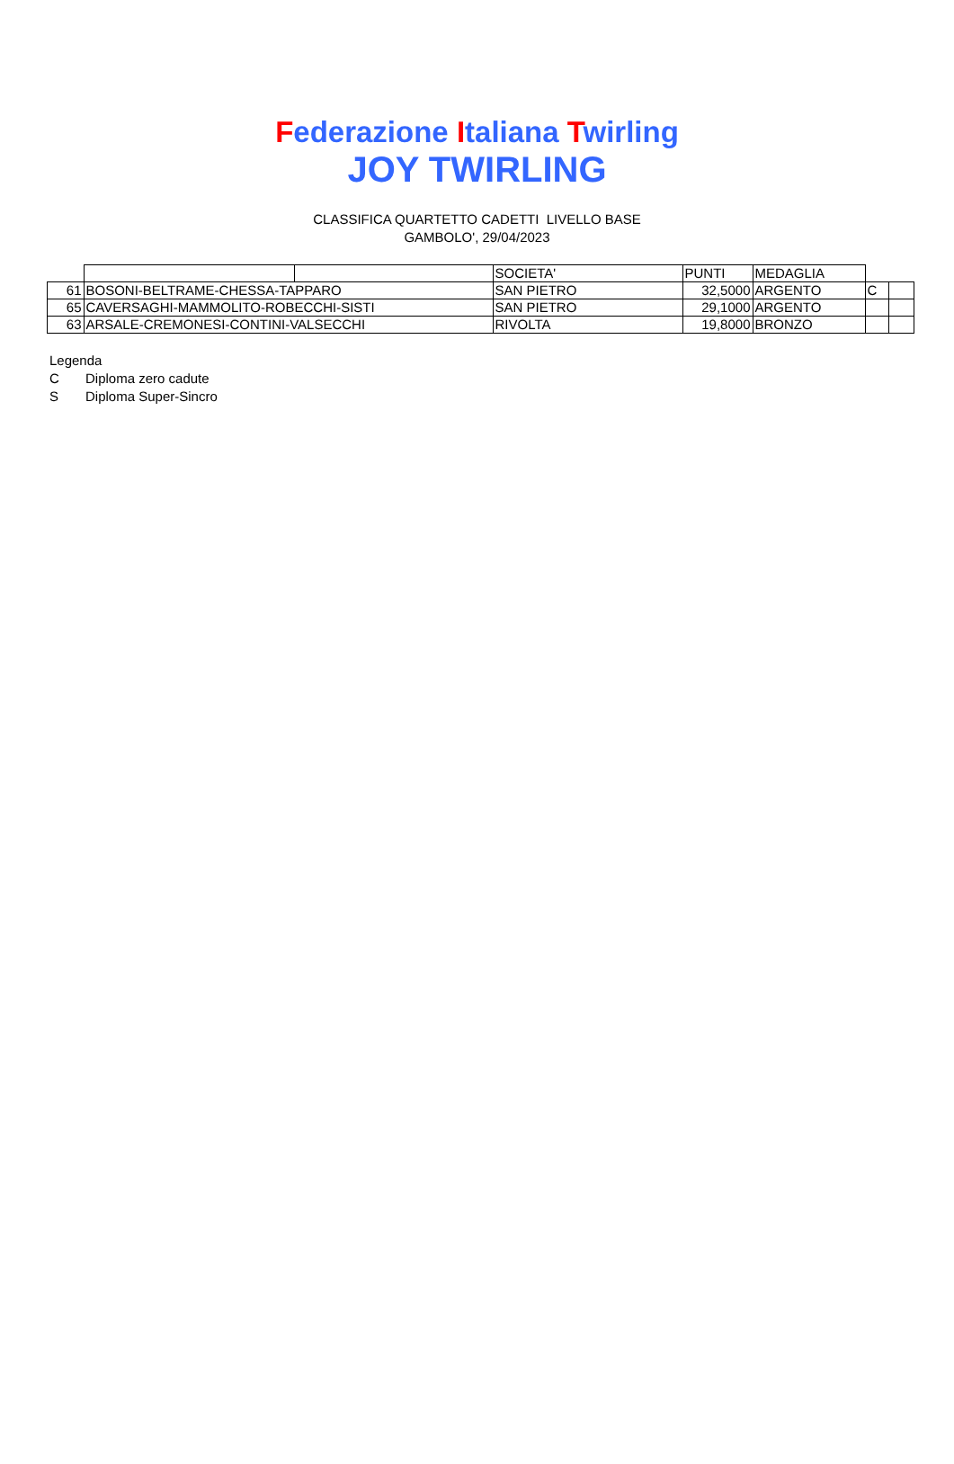Federazione Italiana Twirling
JOY TWIRLING
CLASSIFICA QUARTETTO CADETTI LIVELLO BASE
GAMBOLO', 29/04/2023
| | | | SOCIETA' | PUNTI | MEDAGLIA | | |
| 61 | BOSONI-BELTRAME-CHESSA-TAPPARO | | SAN PIETRO | 32,5000 | ARGENTO | C | |
| 65 | CAVERSAGHI-MAMMOLITO-ROBECCHI-SISTI | | SAN PIETRO | 29,1000 | ARGENTO | | |
| 63 | ARSALE-CREMONESI-CONTINI-VALSECCHI | | RIVOLTA | 19,8000 | BRONZO | | |
Legenda
C Diploma zero cadute
S Diploma Super-Sincro